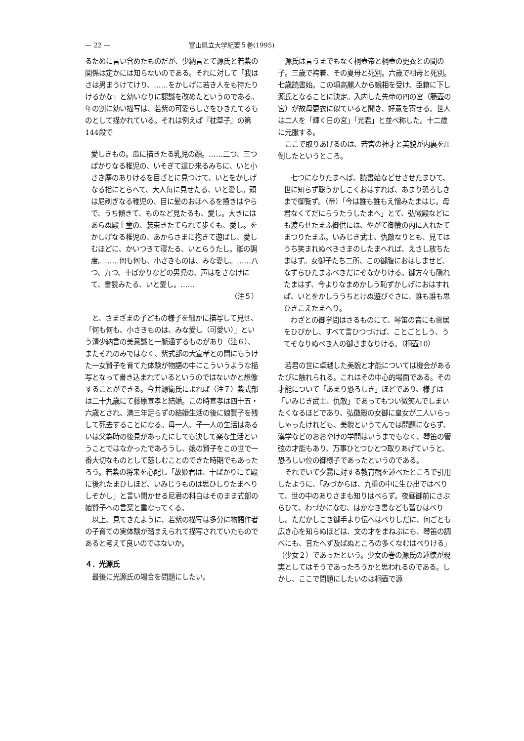— 22 — 富山県立大学紀要５巻(1995)
るために言い含めたものだが、少納言とて源氏と若紫の関係は定かには知らないのである。それに対して「我はさは男まうけてけり、……をかしげに若き人をも持たりけるかな」と幼いなりに認識を改めたというのである。年の割に幼い描写は、若紫の可愛らしさをひきたてるものとして描かれている。それは例えば『枕草子』の第144段で
愛しきもの。瓜に描きたる乳児の顔。……二つ、三つばかりなる稚児の、いそぎて這ひ来るみちに、いと小さき塵のありけるを目ざとに見つけて、いとをかしげなる指にとらへて、大人毎に見せたる、いと愛し。頭は尼剃ぎなる稚児の、目に髪のおほへるを掻きはやらで、うち傾きて、ものなど見たるも、愛し。大きにはあらぬ殿上童の、装束きたてられて歩くも、愛し。をかしげなる稚児の、あからさまに抱きて遊ばし、愛しむほどに、かいつきて寝たる、いとらうたし。雛の調度。……何も何も、小さきものは、みな愛し。……八つ、九つ、十ばかりなどの男児の、声はをさなげにて、書読みたる、いと愛し。……
（注５）
　と、さまざまの子どもの様子を細かに描写して見せ、「何も何も、小さきものは、みな愛し（可愛い）」という清少納言の美意識と一脈通ずるものがあり（注６）、またそれのみではなく、紫式部の大宣孝との間にもうけた一女賢子を育てた体験が物語の中にこういうような描写となって書き込まれているというのではないかと想像することができる。今井源衛氏によれば（注７）紫式部は二十九歳にて藤原宣孝と結婚。この時宣孝は四十五・六歳とされ、満三年足らずの結婚生活の後に娘賢子を残して死去することになる。母一人、子一人の生活はあるいは父為時の後見があったにしても決して楽な生活ということではなかったであろうし、娘の賢子をこの世で一番大切なものとして慈しむことのできた時期でもあったろう。若紫の将来を心配し「故姫君は、十ばかりにて殿に後れたまひしほど、いみじうものは思ひしりたまへりしぞかし」と言い聞かせる尼君の科白はそのまま式部の娘賢子への言葉と重なってくる。
　以上、見てきたように、若紫の描写は多分に物語作者の子育ての実体験が踏まえられて描写されていたものであると考えて良いのではないか。
４．光源氏
　最後に光源氏の場合を問題にしたい。
　源氏は言うまでもなく桐壺帝と桐壺の更衣との間の子。三歳で袴着、その夏母と死別。六歳で祖母と死別。七歳読書始。この頃高麗人から観相を受け、臣籍に下し源氏となることに決定。入内した先帝の四の宮（藤壺の宮）が故母更衣に似ていると聞き、好意を寄せる。世人は二人を「輝く日の宮」「光君」と並べ称した。十二歳に元服する。
　ここで取りあげるのは、若宮の神才と美貌が内裏を圧倒したというところ。
　七つになりたまへば、読書始などせさせたまひて、世に知らず聡うかしこくおはすれば、あまり恐ろしきまで御覧ず。（帝）「今は誰も誰もえ憎みたまはじ。母君なくてだにらうたうしたまへ」とて、弘徽殿などにも渡らせたまふ御供には、やがて御簾の内に入れたてまつりたまふ。いみじき武士、仇敵なりとも、見てはうち笑まれぬべきさまのしたまへれば、えさし放ちたまはず。女御子たち二所、この御腹におはしませど、なずらひたまふべきだにぞなかりける。御方々も隠れたまはず、今よりなまめかしう恥ずかしげにおはすれば、いとをかしううちとけぬ遊びぐさに、誰も誰も思ひきこえたまへり。
　わざとの御学問はさるものにて、琴笛の音にも雲居をひびかし、すべて言ひつづけば、ことごとしう、うてぞなりぬべき人の御さまなりける。（桐壺10）
　若君の世に卓越した美貌と才能については機会があるたびに触れられる。これはその中心的場面である。その才能について「あまり恐ろしき」ほどであり、様子は「いみじき武士、仇敵」であってもつい微笑んでしまいたくなるほどであり、弘徽殿の女御に皇女が二人いらっしゃったけれども、美貌というてんでは問題にならず、漢学などのおおやけの学問はいうまでもなく、琴笛の管弦の才能もあり、万事ひとつひとつ取りあげていうと、恐ろしい位の御様子であったというのである。
　それでいて夕霧に対する教育観を述べたところで引用したように、「みづからは、九重の中に生ひ出ではべりて、世の中のありさまも知りはべらず。夜昼御前にさぶらひて、わづかになむ、はかなき書なども習ひはべりし。ただかしこき御手より伝へはべりしだに、何ごとも広き心を知らぬほどは、文の才をまねぶにも、琴笛の調べにも、音たへず及ばぬところの多くなむはべりける」（少女２）であったという。少女の巻の源氏の述懐が現実としてはそうであったろうかと思われるのである。しかし、ここで問題にしたいのは桐壺で源